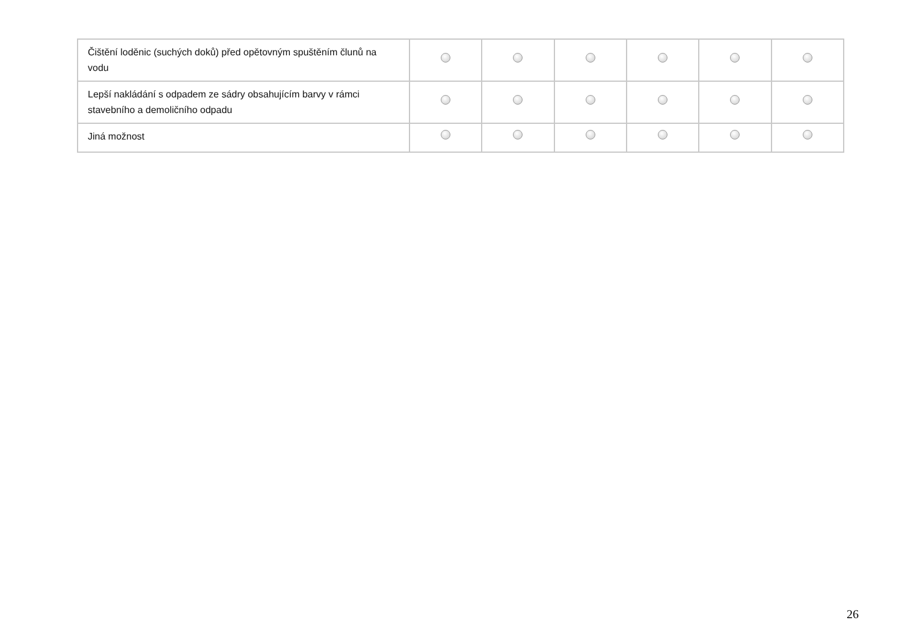| Čištění loděnic (suchých doků) před opětovným spuštěním člunů na vodu | | | | | | |
| Lepší nakládání s odpadem ze sádry obsahujícím barvy v rámci stavebního a demoličního odpadu | | | | | | |
| Jiná možnost | | | | | | |
26